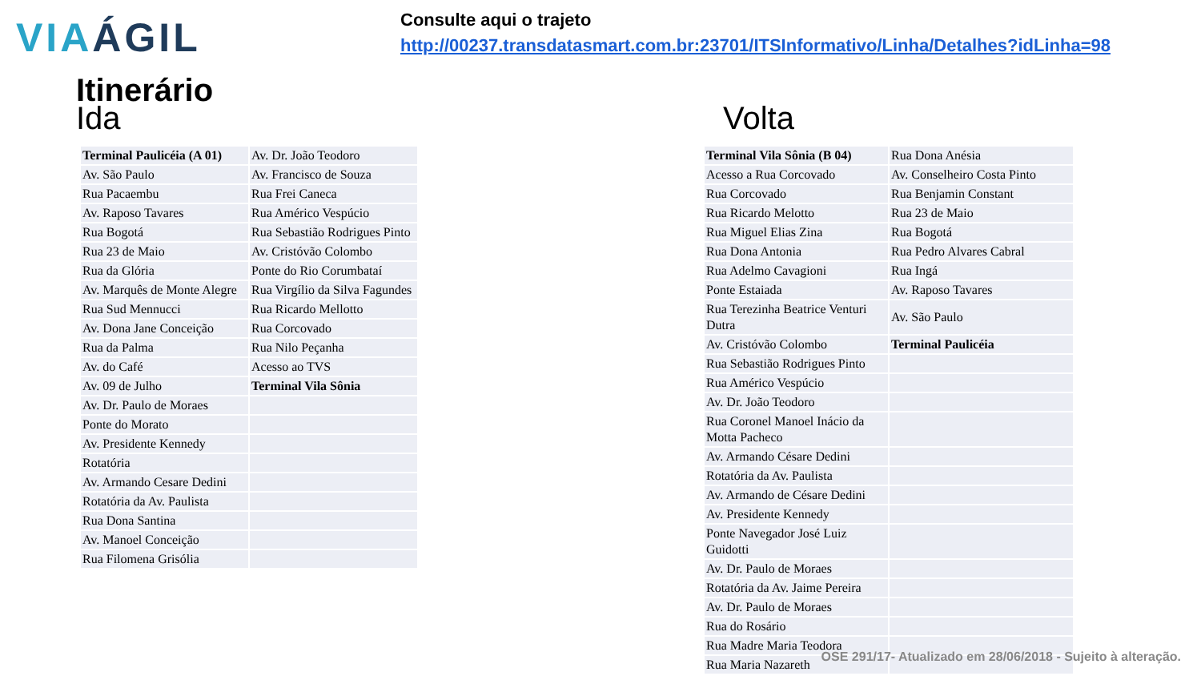VIAÁGIL
Consulte aqui o trajeto
http://00237.transdatasmart.com.br:23701/ITSInformativo/Linha/Detalhes?idLinha=98
Itinerário
Ida Volta
| Terminal Paulicéia (A 01) | Av. Dr. João Teodoro |
| Av. São Paulo | Av. Francisco de Souza |
| Rua Pacaembu | Rua Frei Caneca |
| Av. Raposo Tavares | Rua Américo Vespúcio |
| Rua Bogotá | Rua Sebastião Rodrigues Pinto |
| Rua 23 de Maio | Av. Cristóvão Colombo |
| Rua da Glória | Ponte do Rio Corumbataí |
| Av. Marquês de Monte Alegre | Rua Virgílio da Silva Fagundes |
| Rua Sud Mennucci | Rua Ricardo Mellotto |
| Av. Dona Jane Conceição | Rua Corcovado |
| Rua da Palma | Rua Nilo Peçanha |
| Av. do Café | Acesso ao TVS |
| Av. 09 de Julho | Terminal Vila Sônia |
| Av. Dr. Paulo de Moraes | |
| Ponte do Morato | |
| Av. Presidente Kennedy | |
| Rotatória | |
| Av. Armando Cesare Dedini | |
| Rotatória da Av. Paulista | |
| Rua Dona Santina | |
| Av. Manoel Conceição | |
| Rua Filomena Grisólia | |
| Terminal Vila Sônia (B 04) | Rua Dona Anésia |
| Acesso a Rua Corcovado | Av. Conselheiro Costa Pinto |
| Rua Corcovado | Rua Benjamin Constant |
| Rua Ricardo Melotto | Rua 23 de Maio |
| Rua Miguel Elias Zina | Rua Bogotá |
| Rua Dona Antonia | Rua Pedro Alvares Cabral |
| Rua Adelmo Cavagioni | Rua Ingá |
| Ponte Estaiada | Av. Raposo Tavares |
| Rua Terezinha Beatrice Venturi Dutra | Av. São Paulo |
| Av. Cristóvão Colombo | Terminal Paulicéia |
| Rua Sebastião Rodrigues Pinto | |
| Rua Américo Vespúcio | |
| Av. Dr. João Teodoro | |
| Rua Coronel Manoel Inácio da Motta Pacheco | |
| Av. Armando Césare Dedini | |
| Rotatória da Av. Paulista | |
| Av. Armando de Césare Dedini | |
| Av. Presidente Kennedy | |
| Ponte Navegador José Luiz Guidotti | |
| Av. Dr. Paulo de Moraes | |
| Rotatória da Av. Jaime Pereira | |
| Av. Dr. Paulo de Moraes | |
| Rua do Rosário | |
| Rua Madre Maria Teodora | |
| Rua Maria Nazareth | |
OSE 291/17- Atualizado em 28/06/2018 - Sujeito à alteração.